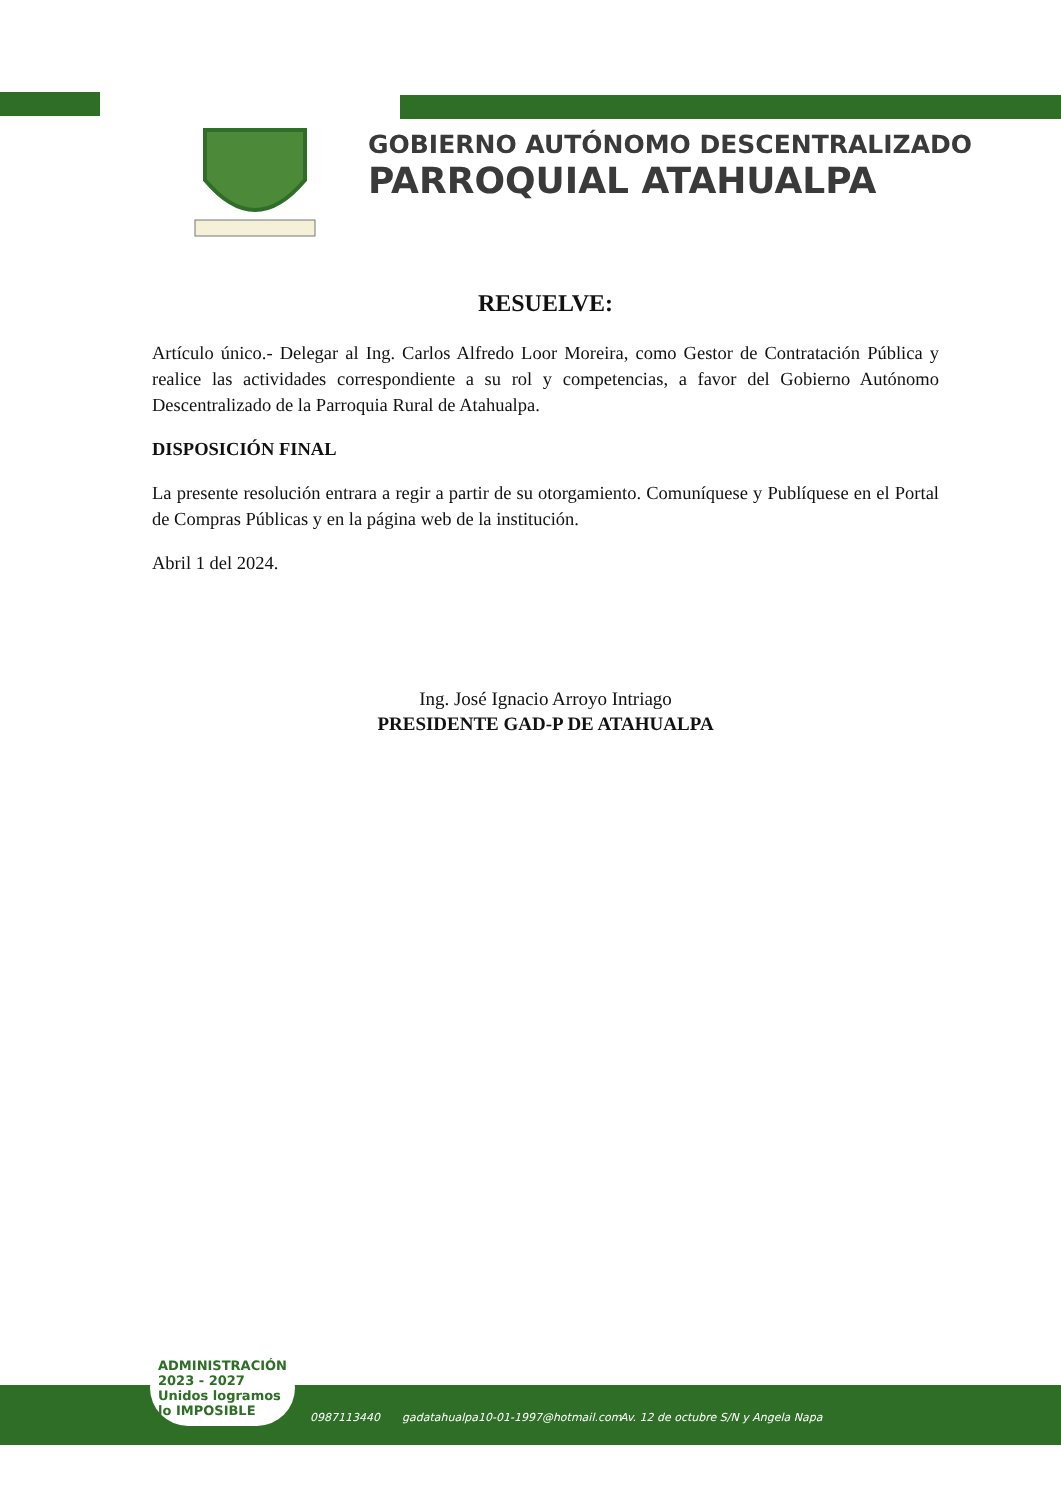GOBIERNO AUTÓNOMO DESCENTRALIZADO
PARROQUIAL ATAHUALPA
RESUELVE:
Artículo único.- Delegar al Ing. Carlos Alfredo Loor Moreira, como Gestor de Contratación Pública y realice las actividades correspondiente a su rol y competencias, a favor del Gobierno Autónomo Descentralizado de la Parroquia Rural de Atahualpa.
DISPOSICIÓN FINAL
La presente resolución entrara a regir a partir de su otorgamiento. Comuníquese y Publíquese en el Portal de Compras Públicas y en la página web de la institución.
Abril 1 del 2024.
Ing. José Ignacio Arroyo Intriago
PRESIDENTE GAD-P DE ATAHUALPA
0987113440 gadatahualpa10-01-1997@hotmail.com Av. 12 de octubre S/N y Angela Napa
ADMINISTRACIÓN
2023 - 2027
Unidos logramos
lo IMPOSIBLE